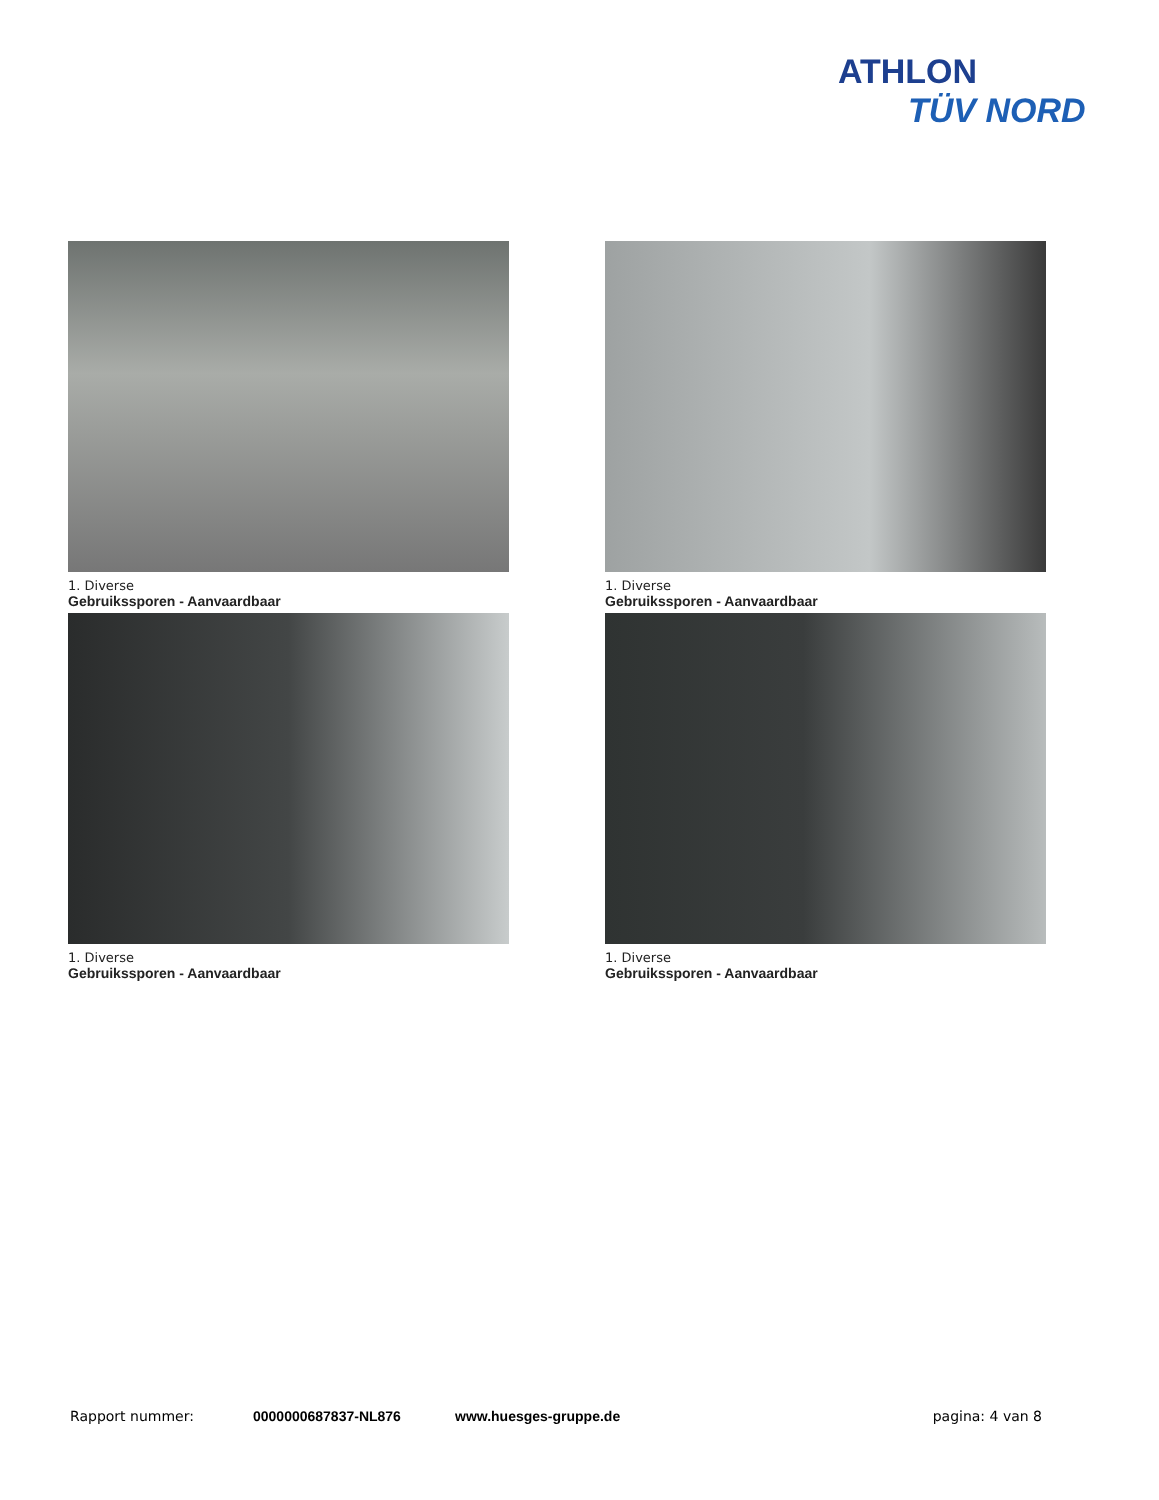ATHLON
TÜV NORD
1. Diverse
Gebruikssporen - Aanvaardbaar
1. Diverse
Gebruikssporen - Aanvaardbaar
1. Diverse
Gebruikssporen - Aanvaardbaar
1. Diverse
Gebruikssporen - Aanvaardbaar
Rapport nummer: 0000000687837-NL876 www.huesges-gruppe.de pagina: 4 van 8